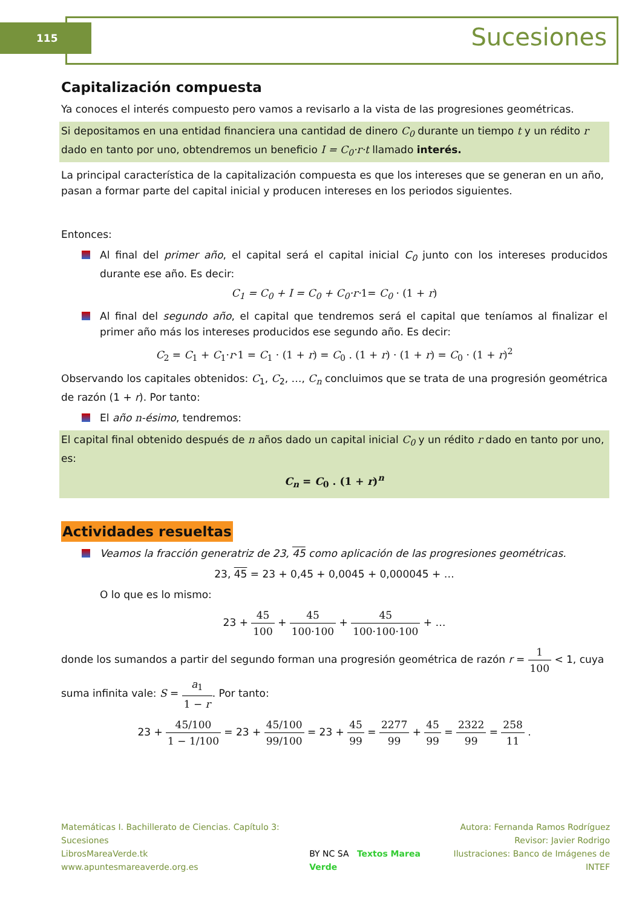115 Sucesiones
Capitalización compuesta
Ya conoces el interés compuesto pero vamos a revisarlo a la vista de las progresiones geométricas.
Si depositamos en una entidad financiera una cantidad de dinero C<sub>0</sub> durante un tiempo t y un rédito r dado en tanto por uno, obtendremos un beneficio I = C<sub>0</sub>·r·t llamado interés.
La principal característica de la capitalización compuesta es que los intereses que se generan en un año, pasan a formar parte del capital inicial y producen intereses en los periodos siguientes.
Entonces:
Al final del primer año, el capital será el capital inicial C<sub>0</sub> junto con los intereses producidos durante ese año. Es decir:
C<sub>1</sub> = C<sub>0</sub> + I = C<sub>0</sub> + C<sub>0</sub>·r·1= C<sub>0</sub> · (1 + r)
Al final del segundo año, el capital que tendremos será el capital que teníamos al finalizar el primer año más los intereses producidos ese segundo año. Es decir:
C<sub>2</sub> = C<sub>1</sub> + C<sub>1</sub>·r·1 = C<sub>1</sub> · (1 + r) = C<sub>0</sub> . (1 + r) · (1 + r) = C<sub>0</sub> · (1 + r)<sup>2</sup>
Observando los capitales obtenidos: C<sub>1</sub>, C<sub>2</sub>, …, C<sub>n</sub> concluimos que se trata de una progresión geométrica de razón (1 + r). Por tanto:
El año n-ésimo, tendremos:
El capital final obtenido después de n años dado un capital inicial C<sub>0</sub> y un rédito r dado en tanto por uno, es:
C<sub>n</sub> = C<sub>0</sub> . (1 + r)<sup>n</sup>
Actividades resueltas
Veamos la fracción generatriz de 23, 45 como aplicación de las progresiones geométricas.
23, 45 = 23 + 0,45 + 0,0045 + 0,000045 + …
O lo que es lo mismo:
23 + 45 100 + 45 100·100 + 45 100·100·100 + …
donde los sumandos a partir del segundo forman una progresión geométrica de razón r = 1 100 < 1, cuya suma infinita vale: S = a<sub>1</sub> 1 − r. Por tanto:
23 + 45/100 1 − 1/100 = 23 + 45/100 99/100 = 23 + 45 99 = 2277 99 + 45 99 = 2322 99 = 258 11 .
Matemáticas I. Bachillerato de Ciencias. Capítulo 3: Sucesiones
LibrosMareaVerde.tk
www.apuntesmareaverde.org.es
BY NC SA Textos Marea Verde Autora: Fernanda Ramos Rodríguez
Revisor: Javier Rodrigo
Ilustraciones: Banco de Imágenes de INTEF